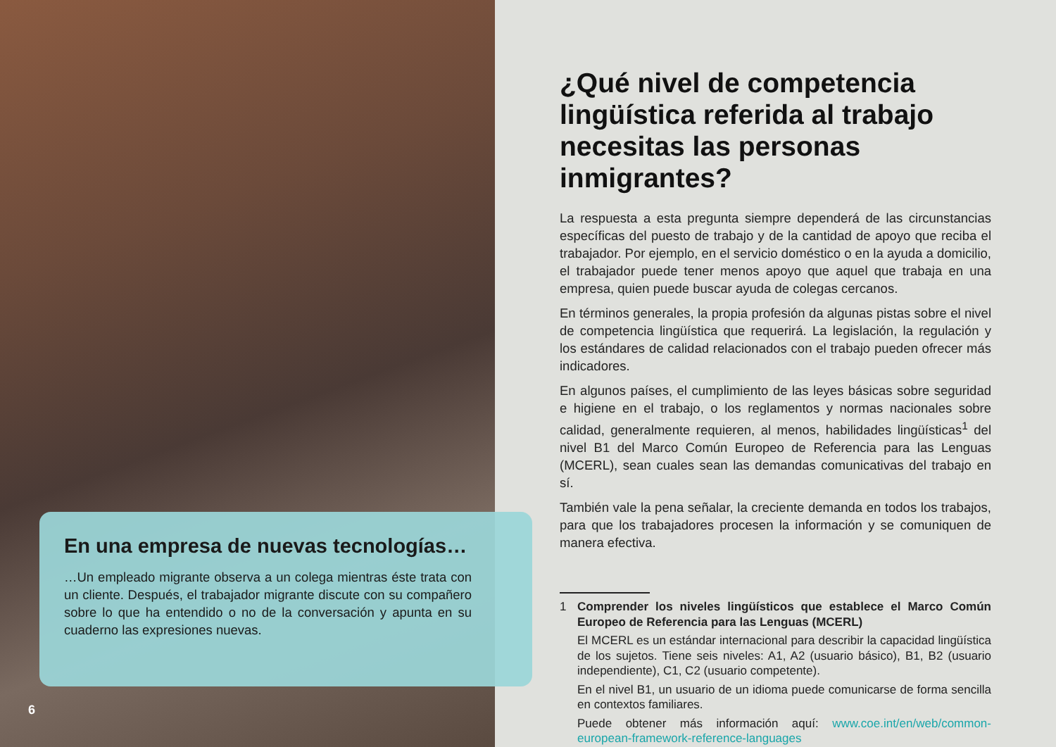En una empresa de nuevas tecnologías…
…Un empleado migrante observa a un colega mientras éste trata con un cliente. Después, el trabajador migrante discute con su compañero sobre lo que ha entendido o no de la conversación y apunta en su cuaderno las expresiones nuevas.
6
¿Qué nivel de competencia lingüística referida al trabajo necesitas las personas inmigrantes?
La respuesta a esta pregunta siempre dependerá de las circunstancias específicas del puesto de trabajo y de la cantidad de apoyo que reciba el trabajador. Por ejemplo, en el servicio doméstico o en la ayuda a domicilio, el trabajador puede tener menos apoyo que aquel que trabaja en una empresa, quien puede buscar ayuda de colegas cercanos.
En términos generales, la propia profesión da algunas pistas sobre el nivel de competencia lingüística que requerirá. La legislación, la regulación y los estándares de calidad relacionados con el trabajo pueden ofrecer más indicadores.
En algunos países, el cumplimiento de las leyes básicas sobre seguridad e higiene en el trabajo, o los reglamentos y normas nacionales sobre calidad, generalmente requieren, al menos, habilidades lingüísticas<sup>1</sup> del nivel B1 del Marco Común Europeo de Referencia para las Lenguas (MCERL), sean cuales sean las demandas comunicativas del trabajo en sí.
También vale la pena señalar, la creciente demanda en todos los trabajos, para que los trabajadores procesen la información y se comuniquen de manera efectiva.
1
Comprender los niveles lingüísticos que establece el Marco Común Europeo de Referencia para las Lenguas (MCERL)
El MCERL es un estándar internacional para describir la capacidad lingüística de los sujetos. Tiene seis niveles: A1, A2 (usuario básico), B1, B2 (usuario independiente), C1, C2 (usuario competente).
En el nivel B1, un usuario de un idioma puede comunicarse de forma sencilla en contextos familiares.
Puede obtener más información aquí: www.coe.int/en/web/common-european-framework-reference-languages